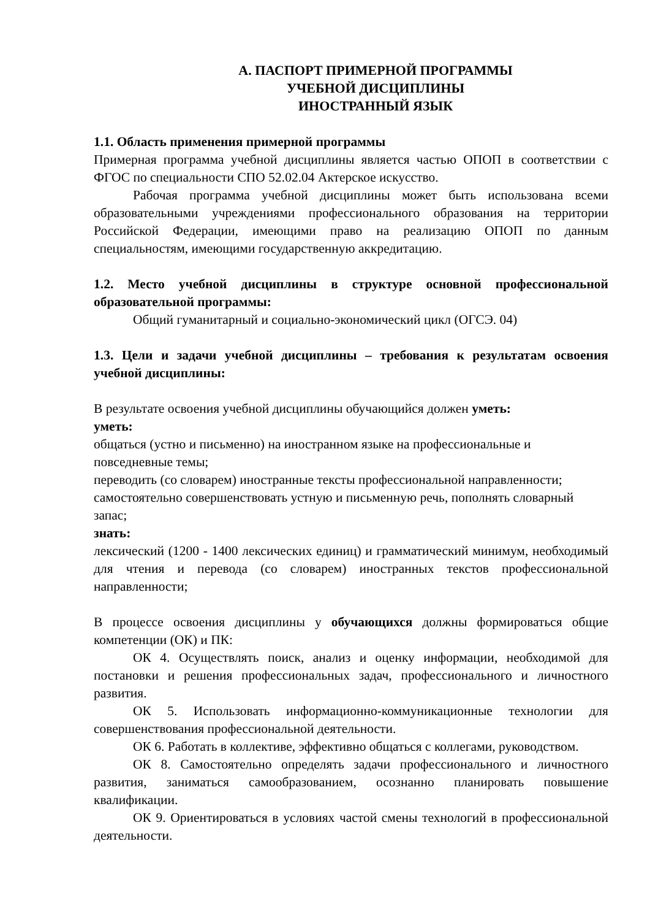А. ПАСПОРТ ПРИМЕРНОЙ ПРОГРАММЫ
УЧЕБНОЙ ДИСЦИПЛИНЫ
ИНОСТРАННЫЙ ЯЗЫК
1.1. Область применения примерной программы
Примерная программа учебной дисциплины является частью ОПОП в соответствии с ФГОС по специальности СПО 52.02.04 Актерское искусство.
Рабочая программа учебной дисциплины может быть использована всеми образовательными учреждениями профессионального образования на территории Российской Федерации, имеющими право на реализацию ОПОП по данным специальностям, имеющими государственную аккредитацию.
1.2. Место учебной дисциплины в структуре основной профессиональной образовательной программы:
Общий гуманитарный и социально-экономический цикл (ОГСЭ. 04)
1.3. Цели и задачи учебной дисциплины – требования к результатам освоения учебной дисциплины:
В результате освоения учебной дисциплины обучающийся должен уметь:
уметь:
общаться (устно и письменно) на иностранном языке на профессиональные и повседневные темы;
переводить (со словарем) иностранные тексты профессиональной направленности;
самостоятельно совершенствовать устную и письменную речь, пополнять словарный запас;
знать:
лексический (1200 - 1400 лексических единиц) и грамматический минимум, необходимый для чтения и перевода (со словарем) иностранных текстов профессиональной направленности;
В процессе освоения дисциплины у обучающихся должны формироваться общие компетенции (ОК) и ПК:
ОК 4. Осуществлять поиск, анализ и оценку информации, необходимой для постановки и решения профессиональных задач, профессионального и личностного развития.
ОК 5. Использовать информационно-коммуникационные технологии для совершенствования профессиональной деятельности.
ОК 6. Работать в коллективе, эффективно общаться с коллегами, руководством.
ОК 8. Самостоятельно определять задачи профессионального и личностного развития, заниматься самообразованием, осознанно планировать повышение квалификации.
ОК 9. Ориентироваться в условиях частой смены технологий в профессиональной деятельности.